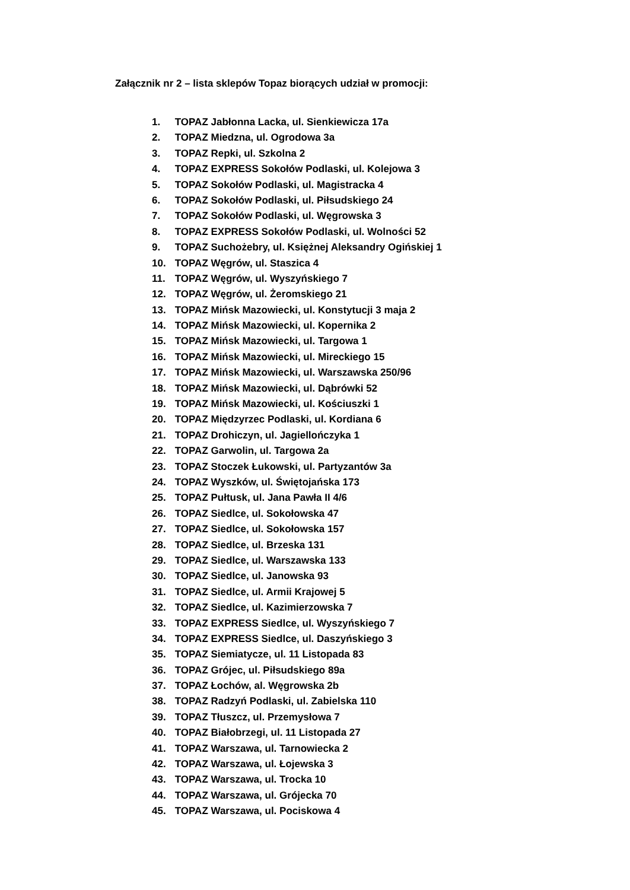Załącznik nr 2 – lista sklepów Topaz biorących udział w promocji:
1. TOPAZ Jabłonna Lacka, ul. Sienkiewicza 17a
2. TOPAZ Miedzna, ul. Ogrodowa 3a
3. TOPAZ Repki, ul. Szkolna 2
4. TOPAZ EXPRESS Sokołów Podlaski, ul. Kolejowa 3
5. TOPAZ Sokołów Podlaski, ul. Magistracka 4
6. TOPAZ Sokołów Podlaski, ul. Piłsudskiego 24
7. TOPAZ Sokołów Podlaski, ul. Węgrowska 3
8. TOPAZ EXPRESS Sokołów Podlaski, ul. Wolności 52
9. TOPAZ Suchożebry, ul. Księżnej Aleksandry Ogińskiej 1
10. TOPAZ Węgrów, ul. Staszica 4
11. TOPAZ Węgrów, ul. Wyszyńskiego 7
12. TOPAZ Węgrów, ul. Żeromskiego 21
13. TOPAZ Mińsk Mazowiecki, ul. Konstytucji 3 maja 2
14. TOPAZ Mińsk Mazowiecki, ul. Kopernika 2
15. TOPAZ Mińsk Mazowiecki, ul. Targowa 1
16. TOPAZ Mińsk Mazowiecki, ul. Mireckiego 15
17. TOPAZ Mińsk Mazowiecki, ul. Warszawska 250/96
18. TOPAZ Mińsk Mazowiecki, ul. Dąbrówki 52
19. TOPAZ Mińsk Mazowiecki, ul. Kościuszki 1
20. TOPAZ Międzyrzec Podlaski, ul. Kordiana 6
21. TOPAZ Drohiczyn, ul. Jagiellończyka 1
22. TOPAZ Garwolin, ul. Targowa 2a
23. TOPAZ Stoczek Łukowski, ul. Partyzantów 3a
24. TOPAZ Wyszków, ul. Świętojańska 173
25. TOPAZ Pułtusk, ul. Jana Pawła II 4/6
26. TOPAZ Siedlce, ul. Sokołowska 47
27. TOPAZ Siedlce, ul. Sokołowska 157
28. TOPAZ Siedlce, ul. Brzeska 131
29. TOPAZ Siedlce, ul. Warszawska 133
30. TOPAZ Siedlce, ul. Janowska 93
31. TOPAZ Siedlce, ul. Armii Krajowej 5
32. TOPAZ Siedlce, ul. Kazimierzowska 7
33. TOPAZ EXPRESS Siedlce, ul. Wyszyńskiego 7
34. TOPAZ EXPRESS Siedlce, ul. Daszyńskiego 3
35. TOPAZ Siemiatycze, ul. 11 Listopada 83
36. TOPAZ Grójec, ul. Piłsudskiego 89a
37. TOPAZ Łochów, al. Węgrowska 2b
38. TOPAZ Radzyń Podlaski, ul. Zabielska 110
39. TOPAZ Tłuszcz, ul. Przemysłowa 7
40. TOPAZ Białobrzegi, ul. 11 Listopada 27
41. TOPAZ Warszawa, ul. Tarnowiecka 2
42. TOPAZ Warszawa, ul. Łojewska 3
43. TOPAZ Warszawa, ul. Trocka 10
44. TOPAZ Warszawa, ul. Grójecka 70
45. TOPAZ Warszawa, ul. Pociskowa 4